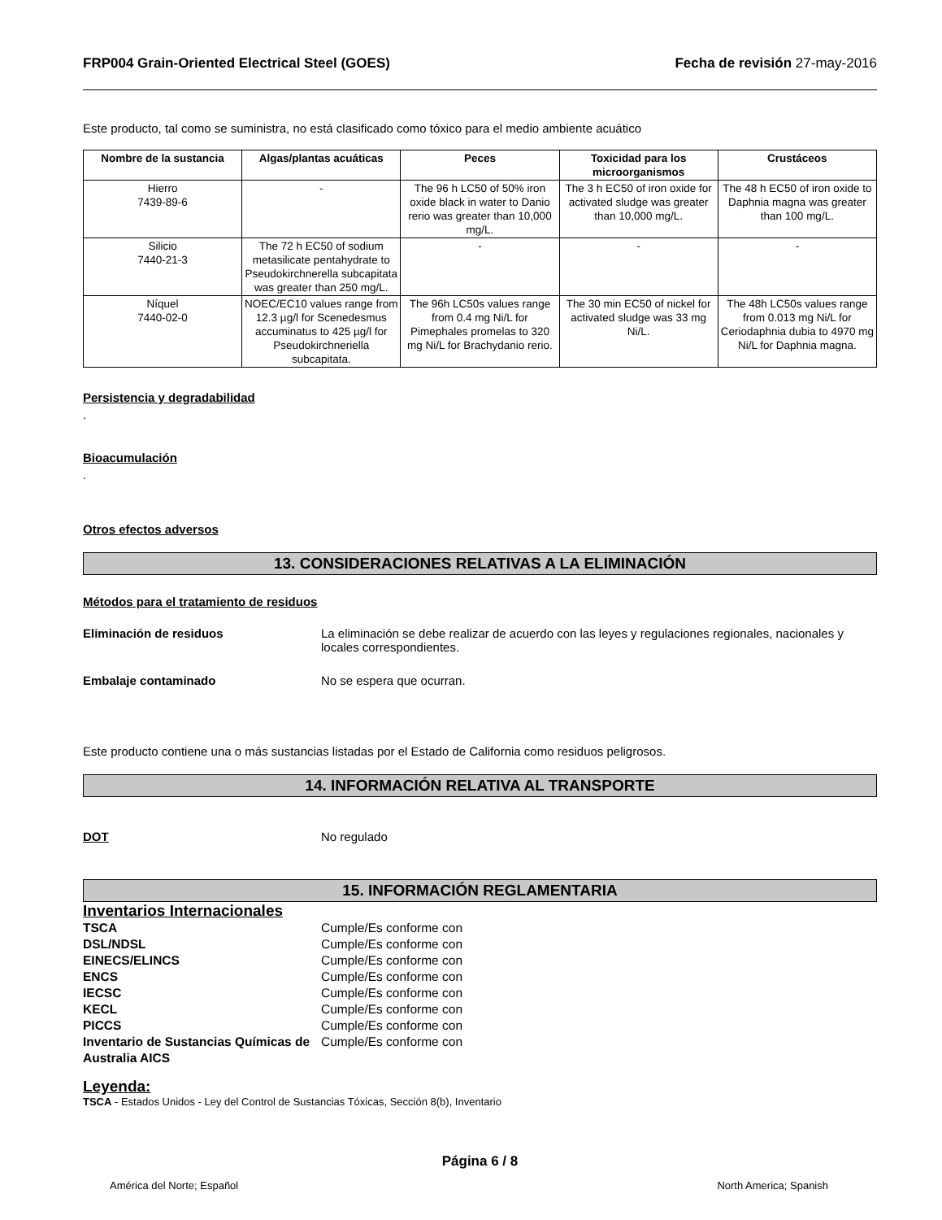FRP004 Grain-Oriented Electrical Steel (GOES) Fecha de revisión 27-may-2016
Este producto, tal como se suministra, no está clasificado como tóxico para el medio ambiente acuático
| Nombre de la sustancia | Algas/plantas acuáticas | Peces | Toxicidad para los microorganismos | Crustáceos |
| --- | --- | --- | --- | --- |
| Hierro 7439-89-6 | - | The 96 h LC50 of 50% iron oxide black in water to Danio rerio was greater than 10,000 mg/L. | The 3 h EC50 of iron oxide for activated sludge was greater than 10,000 mg/L. | The 48 h EC50 of iron oxide to Daphnia magna was greater than 100 mg/L. |
| Silicio 7440-21-3 | The 72 h EC50 of sodium metasilicate pentahydrate to Pseudokirchnerella subcapitata was greater than 250 mg/L. | - | - | - |
| Níquel 7440-02-0 | NOEC/EC10 values range from 12.3 µg/l for Scenedesmus accuminatus to 425 µg/l for Pseudokirchneriella subcapitata. | The 96h LC50s values range from 0.4 mg Ni/L for Pimephales promelas to 320 mg Ni/L for Brachydanio rerio. | The 30 min EC50 of nickel for activated sludge was 33 mg Ni/L. | The 48h LC50s values range from 0.013 mg Ni/L for Ceriodaphnia dubia to 4970 mg Ni/L for Daphnia magna. |
Persistencia y degradabilidad
.
Bioacumulación
.
Otros efectos adversos
13. CONSIDERACIONES RELATIVAS A LA ELIMINACIÓN
Métodos para el tratamiento de residuos
Eliminación de residuos La eliminación se debe realizar de acuerdo con las leyes y regulaciones regionales, nacionales y locales correspondientes.
Embalaje contaminado No se espera que ocurran.
Este producto contiene una o más sustancias listadas por el Estado de California como residuos peligrosos.
14. INFORMACIÓN RELATIVA AL TRANSPORTE
DOT No regulado
15. INFORMACIÓN REGLAMENTARIA
Inventarios Internacionales
TSCA Cumple/Es conforme con
DSL/NDSL Cumple/Es conforme con
EINECS/ELINCS Cumple/Es conforme con
ENCS Cumple/Es conforme con
IECSC Cumple/Es conforme con
KECL Cumple/Es conforme con
PICCS Cumple/Es conforme con
Inventario de Sustancias Químicas de Australia AICS Cumple/Es conforme con
Leyenda:
TSCA - Estados Unidos - Ley del Control de Sustancias Tóxicas, Sección 8(b), Inventario
Página 6 / 8
América del Norte; Español North America; Spanish